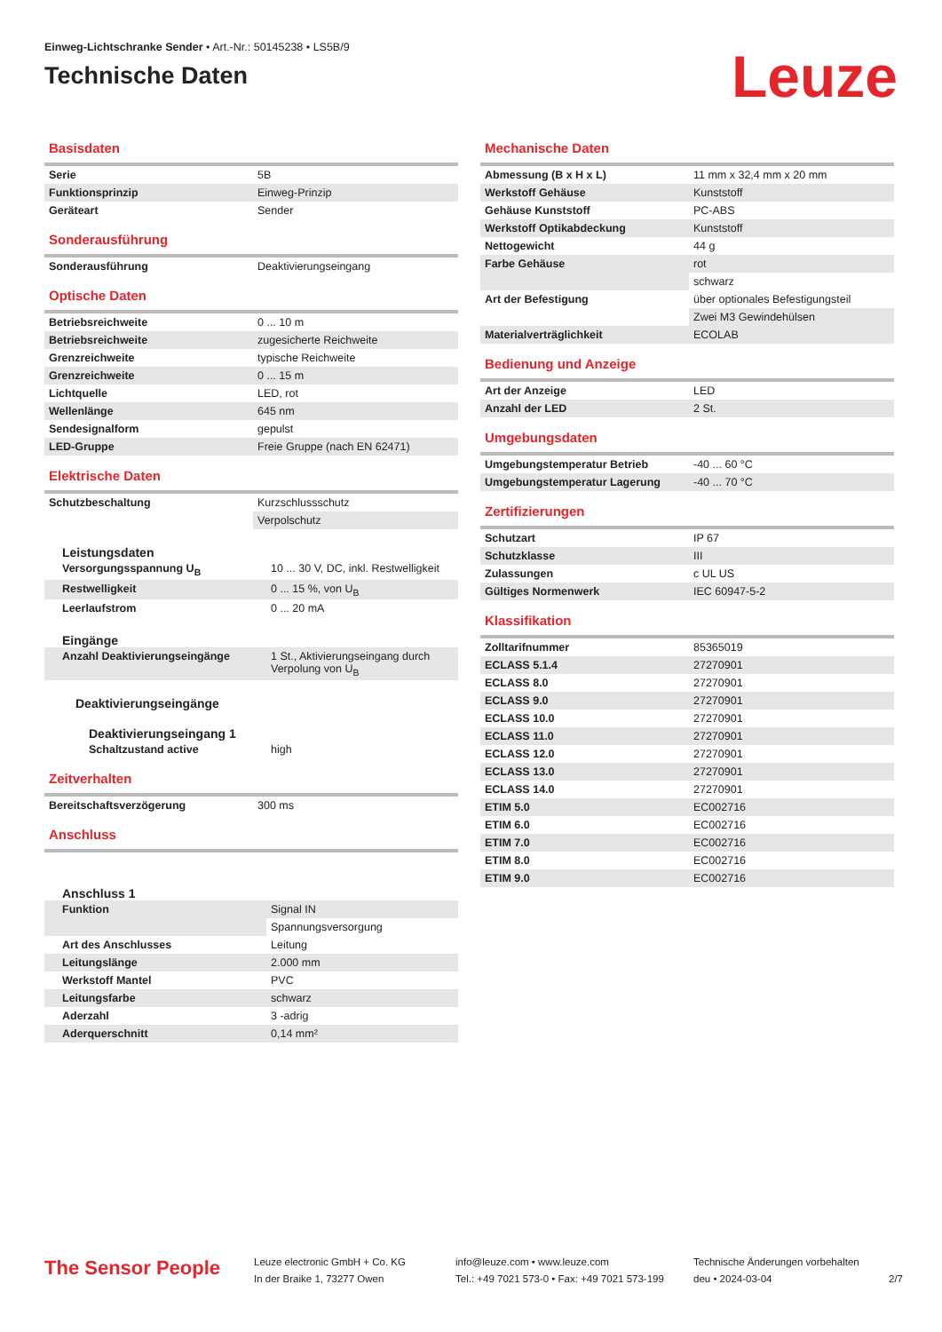Einweg-Lichtschranke Sender • Art.-Nr.: 50145238 • LS5B/9
Technische Daten
Leuze
Basisdaten
| Serie | 5B |
| Funktionsprinzip | Einweg-Prinzip |
| Geräteart | Sender |
Sonderausführung
| Sonderausführung | Deaktivierungseingang |
Optische Daten
| Betriebsreichweite | 0 ... 10 m |
| Betriebsreichweite | zugesicherte Reichweite |
| Grenzreichweite | typische Reichweite |
| Grenzreichweite | 0 ... 15 m |
| Lichtquelle | LED, rot |
| Wellenlänge | 645 nm |
| Sendesignalform | gepulst |
| LED-Gruppe | Freie Gruppe (nach EN 62471) |
Elektrische Daten
| Schutzbeschaltung | Kurzschlussschutz |
| | Verpolschutz |
Leistungsdaten
| Versorgungsspannung U<sub>B</sub> | 10 ... 30 V, DC, inkl. Restwelligkeit |
| Restwelligkeit | 0 ... 15 %, von U<sub>B</sub> |
| Leerlaufstrom | 0 ... 20 mA |
Eingänge
| Anzahl Deaktivierungseingänge | 1 St., Aktivierungseingang durch Verpolung von U<sub>B</sub> |
Deaktivierungseingänge
Deaktivierungseingang 1
| Schaltzustand active | high |
Zeitverhalten
| Bereitschaftsverzögerung | 300 ms |
Anschluss
Anschluss 1
| Funktion | Signal IN |
| | Spannungsversorgung |
| Art des Anschlusses | Leitung |
| Leitungslänge | 2.000 mm |
| Werkstoff Mantel | PVC |
| Leitungsfarbe | schwarz |
| Aderzahl | 3 -adrig |
| Aderquerschnitt | 0,14 mm² |
Mechanische Daten
| Abmessung (B x H x L) | 11 mm x 32,4 mm x 20 mm |
| Werkstoff Gehäuse | Kunststoff |
| Gehäuse Kunststoff | PC-ABS |
| Werkstoff Optikabdeckung | Kunststoff |
| Nettogewicht | 44 g |
| Farbe Gehäuse | rot |
| | schwarz |
| Art der Befestigung | über optionales Befestigungsteil |
| | Zwei M3 Gewindehülsen |
| Materialverträglichkeit | ECOLAB |
Bedienung und Anzeige
| Art der Anzeige | LED |
| Anzahl der LED | 2 St. |
Umgebungsdaten
| Umgebungstemperatur Betrieb | -40 ... 60 °C |
| Umgebungstemperatur Lagerung | -40 ... 70 °C |
Zertifizierungen
| Schutzart | IP 67 |
| Schutzklasse | III |
| Zulassungen | c UL US |
| Gültiges Normenwerk | IEC 60947-5-2 |
Klassifikation
| Zolltarifnummer | 85365019 |
| ECLASS 5.1.4 | 27270901 |
| ECLASS 8.0 | 27270901 |
| ECLASS 9.0 | 27270901 |
| ECLASS 10.0 | 27270901 |
| ECLASS 11.0 | 27270901 |
| ECLASS 12.0 | 27270901 |
| ECLASS 13.0 | 27270901 |
| ECLASS 14.0 | 27270901 |
| ETIM 5.0 | EC002716 |
| ETIM 6.0 | EC002716 |
| ETIM 7.0 | EC002716 |
| ETIM 8.0 | EC002716 |
| ETIM 9.0 | EC002716 |
The Sensor People
Leuze electronic GmbH + Co. KG
In der Braike 1, 73277 Owen
info@leuze.com • www.leuze.com
Tel.: +49 7021 573-0 • Fax: +49 7021 573-199
Technische Änderungen vorbehalten
deu • 2024-03-04
2/7